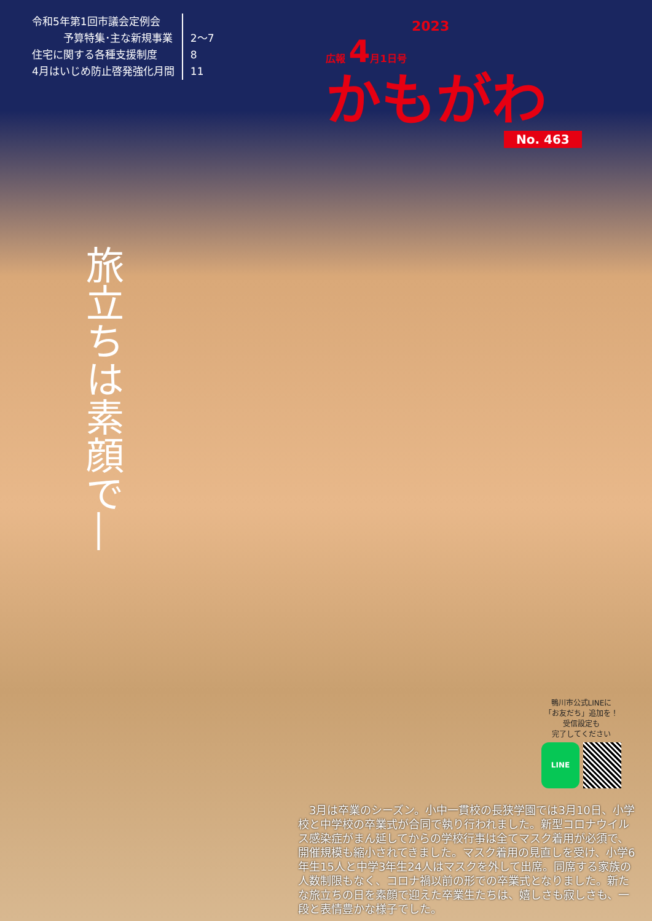令和5年第1回市議会定例会
　　　予算特集･主な新規事業
住宅に関する各種支援制度
4月はいじめ防止啓発強化月間
2〜7
8
11
2023
広報 4月1日号
かもがわ
No. 463
旅立ちは素顔で―
鴨川市公式LINEに
「お友だち」追加を！
受信設定も
完了してください
LINE
3月は卒業のシーズン。小中一貫校の長狭学園では3月10日、小学校と中学校の卒業式が合同で執り行われました。新型コロナウイルス感染症がまん延してからの学校行事は全てマスク着用が必須で、開催規模も縮小されてきました。マスク着用の見直しを受け、小学6年生15人と中学3年生24人はマスクを外して出席。同席する家族の人数制限もなく、コロナ禍以前の形での卒業式となりました。新たな旅立ちの日を素顔で迎えた卒業生たちは、嬉しさも寂しさも、一段と表情豊かな様子でした。